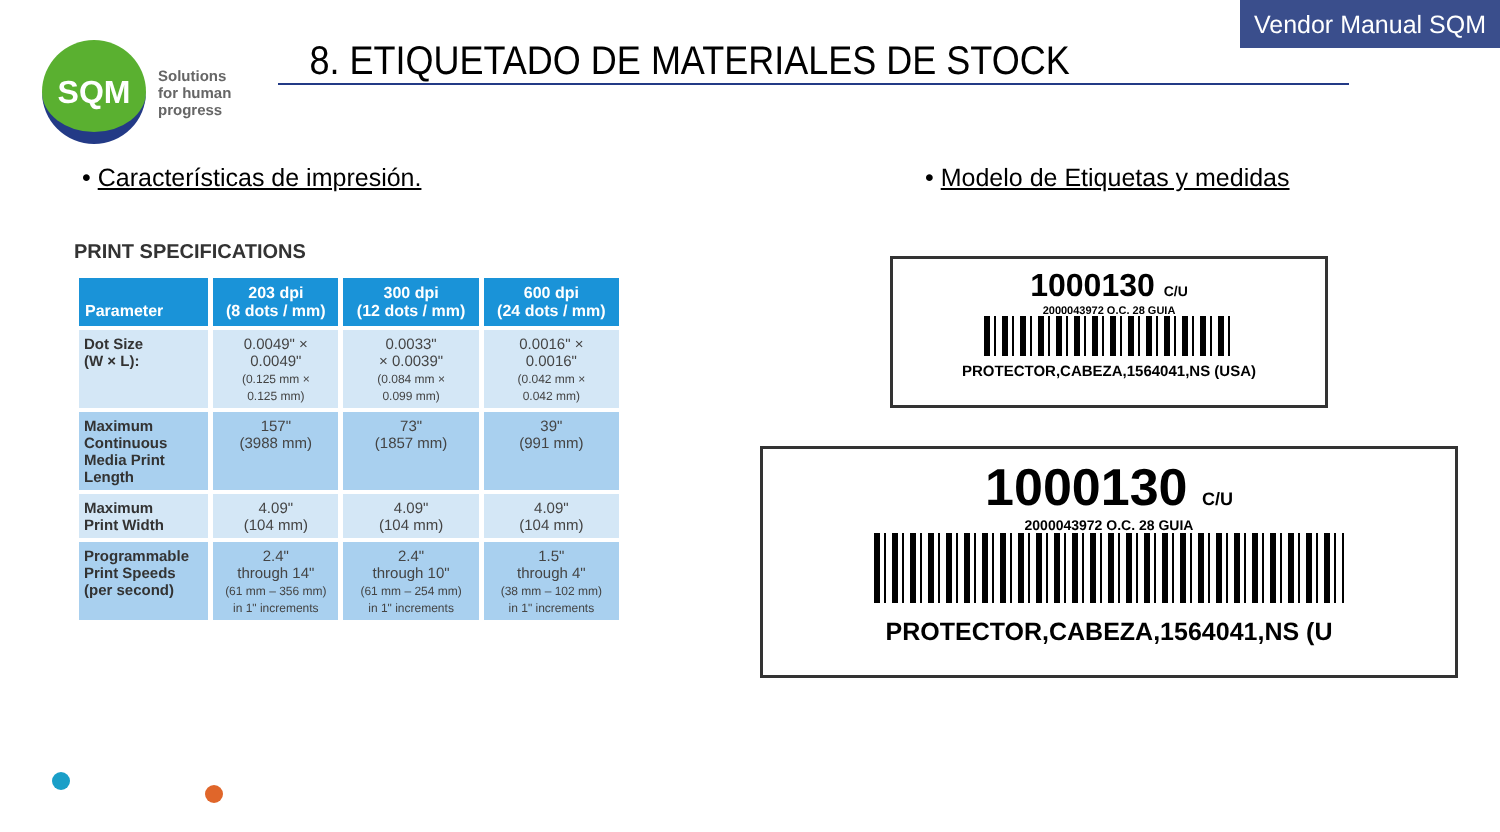Vendor Manual SQM
SQM
Solutions
for human
progress
8. ETIQUETADO DE MATERIALES DE STOCK
• Características de impresión.
• Modelo de Etiquetas y medidas
PRINT SPECIFICATIONS
| Parameter | 203 dpi (8 dots / mm) | 300 dpi (12 dots / mm) | 600 dpi (24 dots / mm) |
| --- | --- | --- | --- |
| Dot Size (W × L): | 0.0049" × 0.0049" (0.125 mm × 0.125 mm) | 0.0033" × 0.0039" (0.084 mm × 0.099 mm) | 0.0016" × 0.0016" (0.042 mm × 0.042 mm) |
| Maximum Continuous Media Print Length | 157" (3988 mm) | 73" (1857 mm) | 39" (991 mm) |
| Maximum Print Width | 4.09" (104 mm) | 4.09" (104 mm) | 4.09" (104 mm) |
| Programmable Print Speeds (per second) | 2.4" through 14" (61 mm – 356 mm) in 1" increments | 2.4" through 10" (61 mm – 254 mm) in 1" increments | 1.5" through 4" (38 mm – 102 mm) in 1" increments |
1000130 C/U
2000043972 O.C. 28 GUIA
PROTECTOR,CABEZA,1564041,NS (USA)
1000130 C/U
2000043972 O.C. 28 GUIA
PROTECTOR,CABEZA,1564041,NS (U